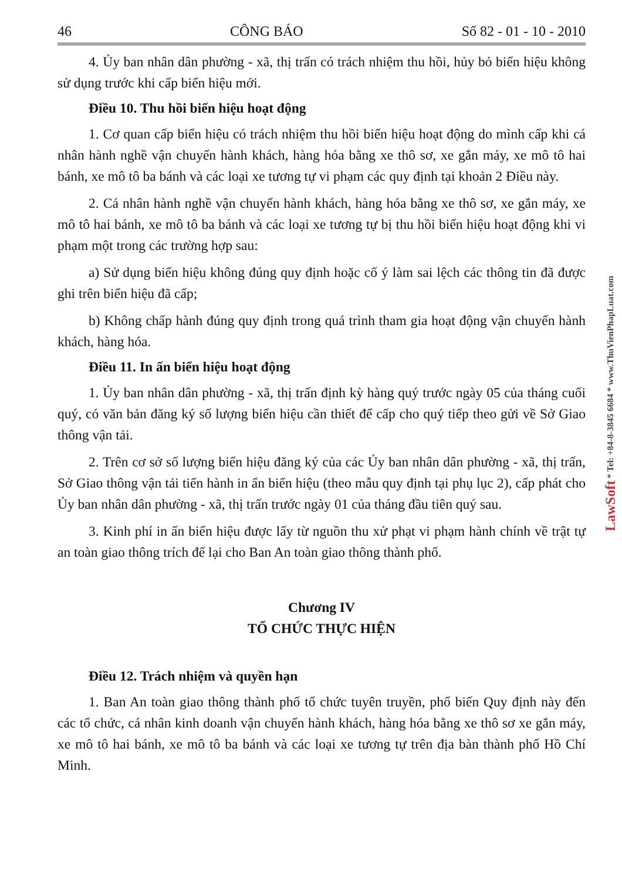46 CÔNG BÁO Số 82 - 01 - 10 - 2010
4. Ủy ban nhân dân phường - xã, thị trấn có trách nhiệm thu hồi, hủy bỏ biển hiệu không sử dụng trước khi cấp biển hiệu mới.
Điều 10. Thu hồi biển hiệu hoạt động
1. Cơ quan cấp biển hiệu có trách nhiệm thu hồi biển hiệu hoạt động do mình cấp khi cá nhân hành nghề vận chuyển hành khách, hàng hóa bằng xe thô sơ, xe gắn máy, xe mô tô hai bánh, xe mô tô ba bánh và các loại xe tương tự vi phạm các quy định tại khoản 2 Điều này.
2. Cá nhân hành nghề vận chuyển hành khách, hàng hóa bằng xe thô sơ, xe gắn máy, xe mô tô hai bánh, xe mô tô ba bánh và các loại xe tương tự bị thu hồi biển hiệu hoạt động khi vi phạm một trong các trường hợp sau:
a) Sử dụng biển hiệu không đúng quy định hoặc cố ý làm sai lệch các thông tin đã được ghi trên biển hiệu đã cấp;
b) Không chấp hành đúng quy định trong quá trình tham gia hoạt động vận chuyển hành khách, hàng hóa.
Điều 11. In ấn biển hiệu hoạt động
1. Ủy ban nhân dân phường - xã, thị trấn định kỳ hàng quý trước ngày 05 của tháng cuối quý, có văn bản đăng ký số lượng biển hiệu cần thiết để cấp cho quý tiếp theo gửi về Sở Giao thông vận tải.
2. Trên cơ sở số lượng biển hiệu đăng ký của các Ủy ban nhân dân phường - xã, thị trấn, Sở Giao thông vận tải tiến hành in ấn biển hiệu (theo mẫu quy định tại phụ lục 2), cấp phát cho Ủy ban nhân dân phường - xã, thị trấn trước ngày 01 của tháng đầu tiên quý sau.
3. Kinh phí in ấn biển hiệu được lấy từ nguồn thu xử phạt vi phạm hành chính về trật tự an toàn giao thông trích để lại cho Ban An toàn giao thông thành phố.
Chương IV
TỔ CHỨC THỰC HIỆN
Điều 12. Trách nhiệm và quyền hạn
1. Ban An toàn giao thông thành phố tổ chức tuyên truyền, phổ biến Quy định này đến các tổ chức, cá nhân kinh doanh vận chuyển hành khách, hàng hóa bằng xe thô sơ xe gắn máy, xe mô tô hai bánh, xe mô tô ba bánh và các loại xe tương tự trên địa bàn thành phố Hồ Chí Minh.
LawSoft * Tel: +84-8-3845 6684 * www.ThuVienPhapLuat.com